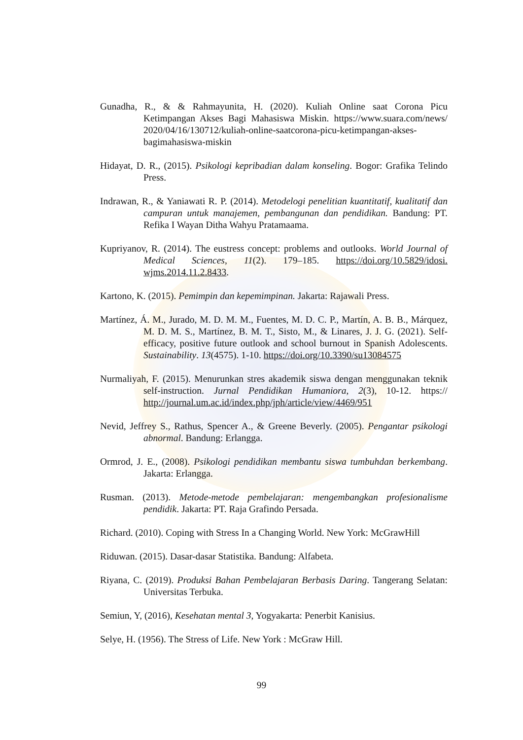Gunadha, R., & & Rahmayunita, H. (2020). Kuliah Online saat Corona Picu Ketimpangan Akses Bagi Mahasiswa Miskin. https://www.suara.com/news/ 2020/04/16/130712/kuliah-online-saatcorona-picu-ketimpangan-akses-bagimahasiswa-miskin
Hidayat, D. R., (2015). Psikologi kepribadian dalam konseling. Bogor: Grafika Telindo Press.
Indrawan, R., & Yaniawati R. P. (2014). Metodelogi penelitian kuantitatif, kualitatif dan campuran untuk manajemen, pembangunan dan pendidikan. Bandung: PT. Refika I Wayan Ditha Wahyu Pratamaama.
Kupriyanov, R. (2014). The eustress concept: problems and outlooks. World Journal of Medical Sciences, 11(2). 179–185. https://doi.org/10.5829/idosi. wjms.2014.11.2.8433.
Kartono, K. (2015). Pemimpin dan kepemimpinan. Jakarta: Rajawali Press.
Martínez, Á. M., Jurado, M. D. M. M., Fuentes, M. D. C. P., Martín, A. B. B., Márquez, M. D. M. S., Martínez, B. M. T., Sisto, M., & Linares, J. J. G. (2021). Self-efficacy, positive future outlook and school burnout in Spanish Adolescents. Sustainability. 13(4575). 1-10. https://doi.org/10.3390/su13084575
Nurmaliyah, F. (2015). Menurunkan stres akademik siswa dengan menggunakan teknik self-instruction. Jurnal Pendidikan Humaniora, 2(3), 10-12. https:// http://journal.um.ac.id/index.php/jph/article/view/4469/951
Nevid, Jeffrey S., Rathus, Spencer A., & Greene Beverly. (2005). Pengantar psikologi abnormal. Bandung: Erlangga.
Ormrod, J. E., (2008). Psikologi pendidikan membantu siswa tumbuhdan berkembang. Jakarta: Erlangga.
Rusman. (2013). Metode-metode pembelajaran: mengembangkan profesionalisme pendidik. Jakarta: PT. Raja Grafindo Persada.
Richard. (2010). Coping with Stress In a Changing World. New York: McGrawHill
Riduwan. (2015). Dasar-dasar Statistika. Bandung: Alfabeta.
Riyana, C. (2019). Produksi Bahan Pembelajaran Berbasis Daring. Tangerang Selatan: Universitas Terbuka.
Semiun, Y, (2016), Kesehatan mental 3, Yogyakarta: Penerbit Kanisius.
Selye, H. (1956). The Stress of Life. New York : McGraw Hill.
99